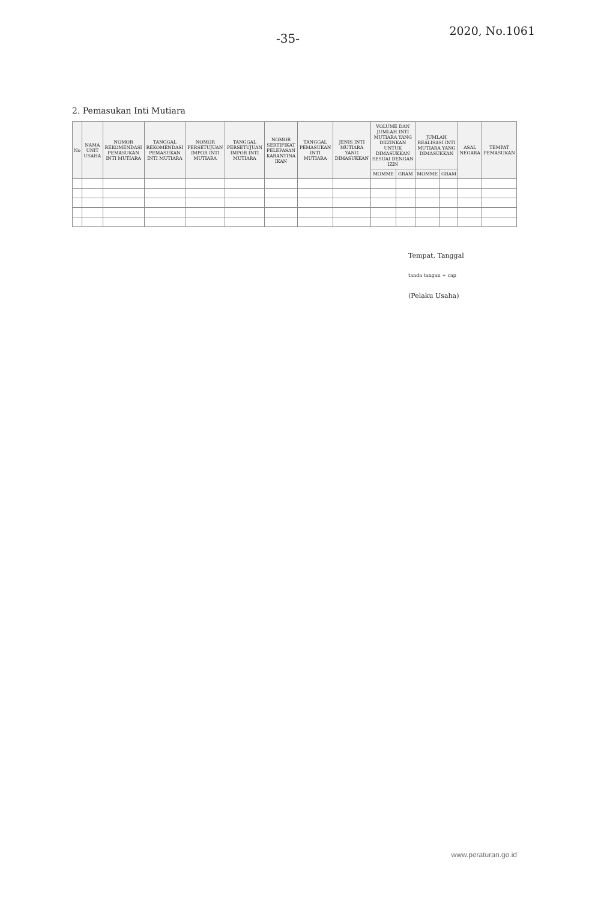-35-
2020, No.1061
2. Pemasukan Inti Mutiara
| No | NAMA UNIT USAHA | NOMOR REKOMENDASI PEMASUKAN INTI MUTIARA | TANGGAL REKOMENDASI PEMASUKAN INTI MUTIARA | NOMOR PERSETUJUAN IMPOR INTI MUTIARA | TANGGAL PERSETUJUAN IMPOR INTI MUTIARA | NOMOR SERTIFIKAT PELEPASAN KARANTINA IKAN | TANGGAL PEMASUKAN INTI MUTIARA | JENIS INTI MUTIARA YANG DIMASUKKAN | VOLUME DAN JUMLAH INTI MUTIARA YANG DIIZINKAN UNTUK DIMASUKKAN SESUAI DENGAN IZIN | | JUMLAH REALISASI INTI MUTIARA YANG DIMASUKKAN | | ASAL NEGARA | TEMPAT PEMASUKAN |
| --- | --- | --- | --- | --- | --- | --- | --- | --- | --- | --- | --- | --- | --- | --- |
| | | | | | | | | | MOMME | GRAM | MOMME | GRAM | | |
Tempat, Tanggal
tanda tangan + cap
(Pelaku Usaha)
www.peraturan.go.id